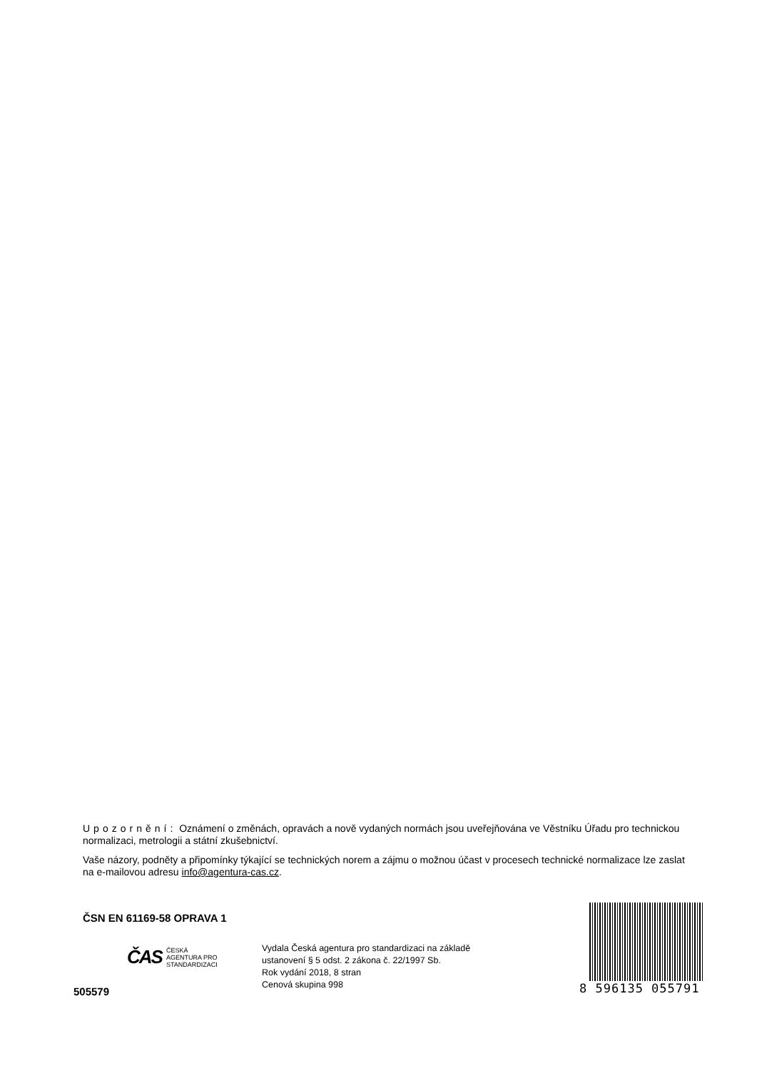Upozornění: Oznámení o změnách, opravách a nově vydaných normách jsou uveřejňována ve Věstníku Úřadu pro technickou normalizaci, metrologii a státní zkušebnictví.
Vaše názory, podněty a připomínky týkající se technických norem a zájmu o možnou účast v procesech technické normalizace lze zaslat na e-mailovou adresu info@agentura-cas.cz.
ČSN EN 61169-58 OPRAVA 1
ČAS ČESKÁ
AGENTURA PRO
STANDARDIZACI
505579
Vydala Česká agentura pro standardizaci na základě
ustanovení § 5 odst. 2 zákona č. 22/1997 Sb.
Rok vydání 2018, 8 stran
Cenová skupina 998
8 596135 055791